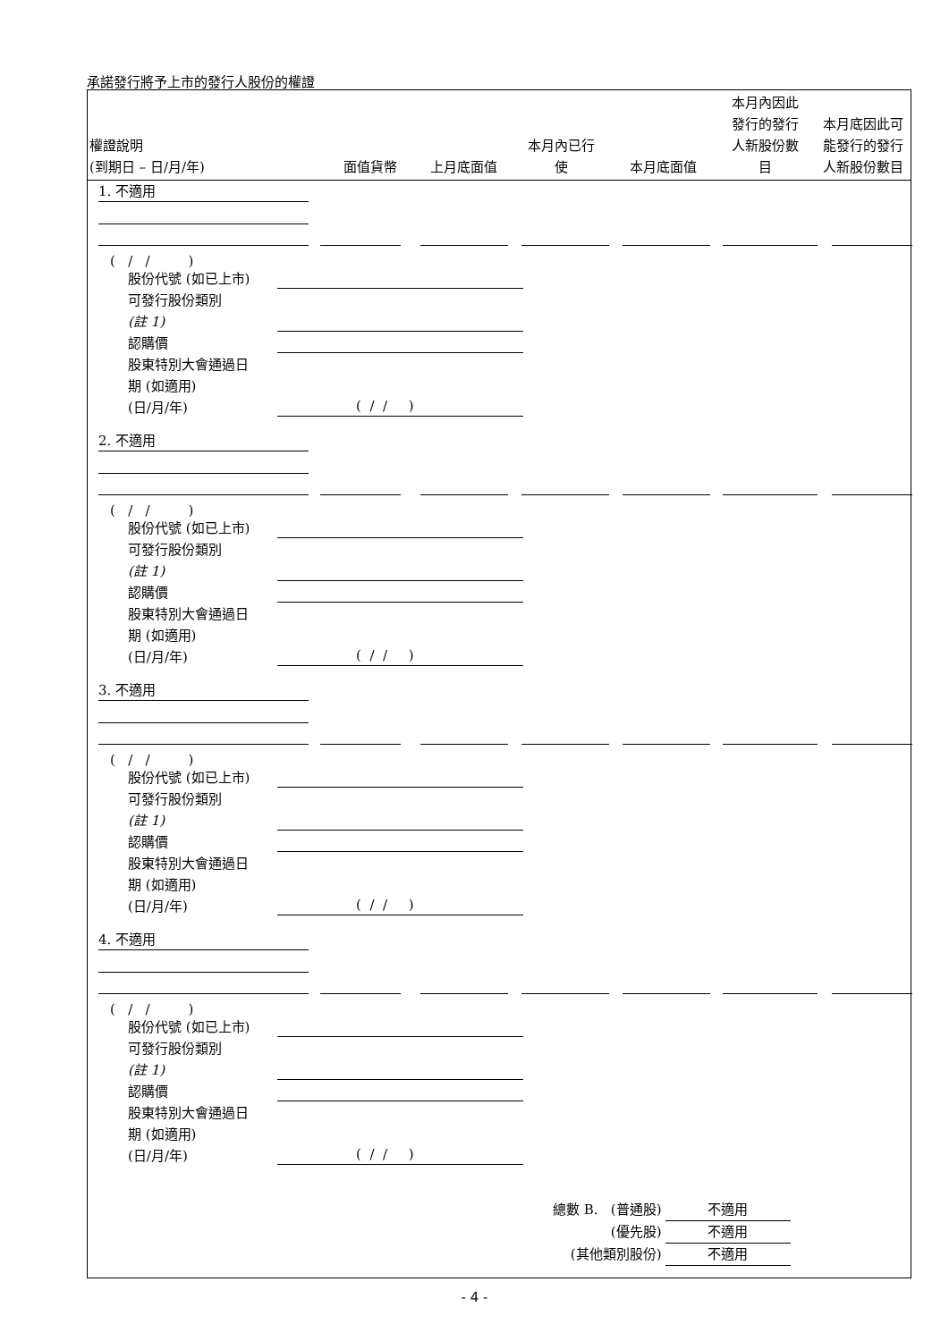承諾發行將予上市的發行人股份的權證
| 權證說明 (到期日 – 日/月/年) | 面值貨幣 | 上月底面值 | 本月內已行 使 | 本月底面值 | 本月內因此 發行的發行 人新股份數 目 | 本月底因此可 能發行的發行 人新股份數目 |
| --- | --- | --- | --- | --- | --- | --- |
1. 不適用
( / / )
股份代號 (如已上市)
可發行股份類別
(註 1)
認購價
股東特別大會通過日
期 (如適用)
(日/月/年)
( / / )
2. 不適用
( / / )
股份代號 (如已上市)
可發行股份類別
(註 1)
認購價
股東特別大會通過日
期 (如適用)
(日/月/年)
( / / )
3. 不適用
( / / )
股份代號 (如已上市)
可發行股份類別
(註 1)
認購價
股東特別大會通過日
期 (如適用)
(日/月/年)
( / / )
4. 不適用
( / / )
股份代號 (如已上市)
可發行股份類別
(註 1)
認購價
股東特別大會通過日
期 (如適用)
(日/月/年)
( / / )
總數 B. (普通股) 不適用
(優先股) 不適用
(其他類別股份) 不適用
- 4 -